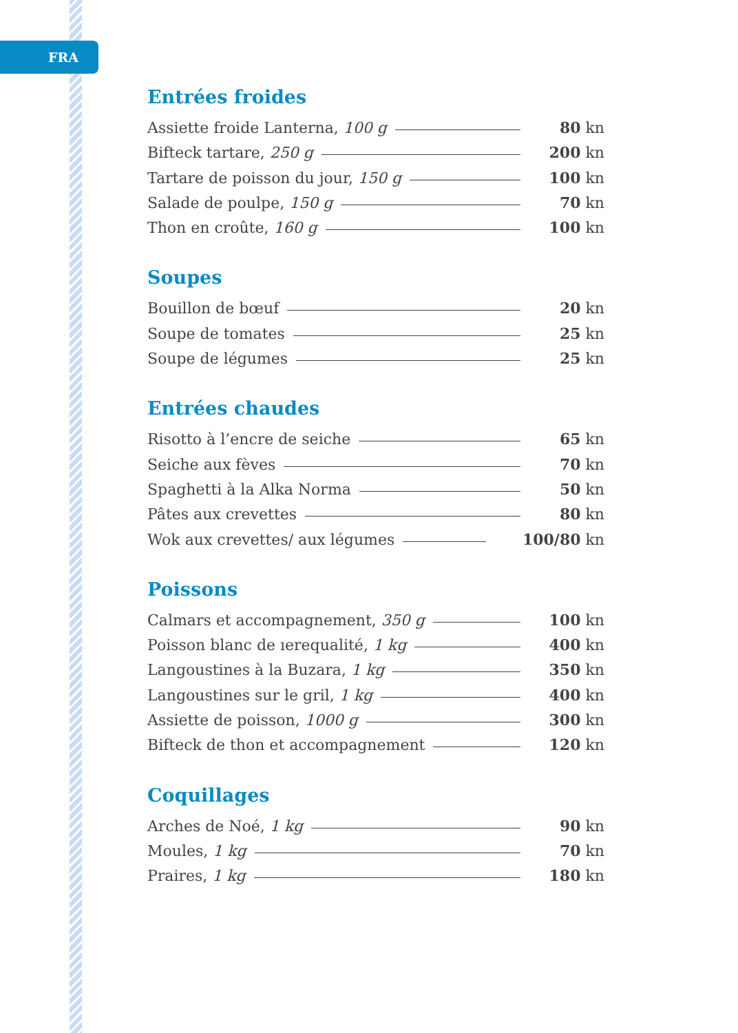FRA
Entrées froides
Assiette froide Lanterna, 100 g 80 kn
Bifteck tartare, 250 g 200 kn
Tartare de poisson du jour, 150 g 100 kn
Salade de poulpe, 150 g 70 kn
Thon en croûte, 160 g 100 kn
Soupes
Bouillon de bœuf 20 kn
Soupe de tomates 25 kn
Soupe de légumes 25 kn
Entrées chaudes
Risotto à l’encre de seiche 65 kn
Seiche aux fèves 70 kn
Spaghetti à la Alka Norma 50 kn
Pâtes aux crevettes 80 kn
Wok aux crevettes/ aux légumes 100/80 kn
Poissons
Calmars et accompagnement, 350 g 100 kn
Poisson blanc de ıerequalité, 1 kg 400 kn
Langoustines à la Buzara, 1 kg 350 kn
Langoustines sur le gril, 1 kg 400 kn
Assiette de poisson, 1000 g 300 kn
Bifteck de thon et accompagnement 120 kn
Coquillages
Arches de Noé, 1 kg 90 kn
Moules, 1 kg 70 kn
Praires, 1 kg 180 kn